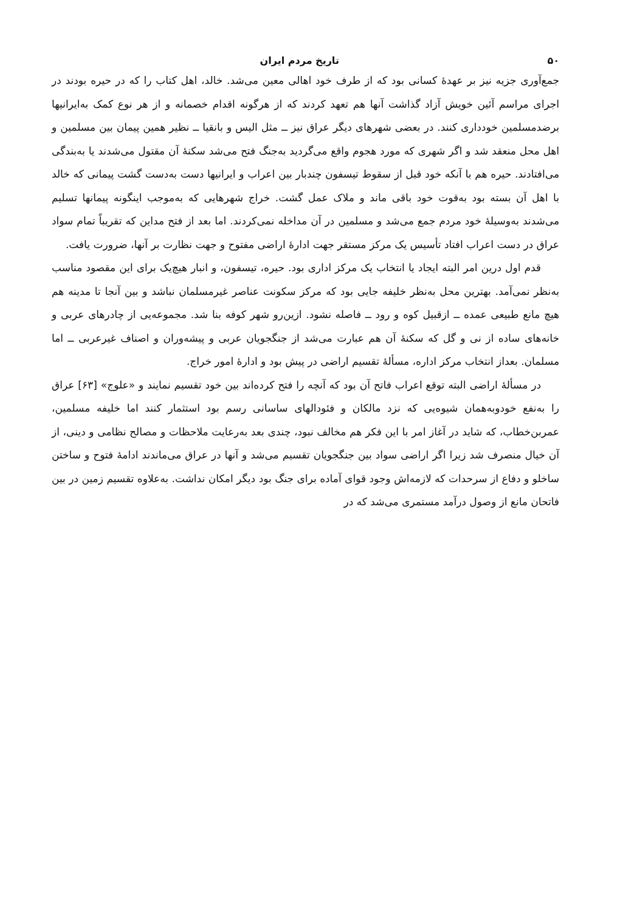۵۰ تاریخ مردم ایران
جمع‌آوری جزیه نیز بر عهدهٔ کسانی بود که از طرف خود اهالی معین می‌شد. خالد، اهل کتاب را که در حیره بودند در اجرای مراسم آئین خویش آزاد گذاشت آنها هم تعهد کردند که از هرگونه اقدام خصمانه و از هر نوع کمک به‌ایرانیها برضدمسلمین خودداری کنند. در بعضی شهرهای دیگر عراق نیز ــ مثل الیس و بانقیا ــ نظیر همین پیمان بین مسلمین و اهل محل منعقد شد و اگر شهری که مورد هجوم واقع می‌گردید به‌جنگ فتح می‌شد سکنهٔ آن مقتول می‌شدند یا به‌بندگی می‌افتادند. حیره هم با آنکه خود قبل از سقوط تیسفون چندبار بین اعراب و ایرانیها دست به‌دست گشت پیمانی که خالد با اهل آن بسته بود به‌قوت خود باقی ماند و ملاک عمل گشت. خراج شهرهایی که به‌موجب اینگونه پیمانها تسلیم می‌شدند به‌وسیلهٔ خود مردم جمع می‌شد و مسلمین در آن مداخله نمی‌کردند. اما بعد از فتح مداین که تقریباً تمام سواد عراق در دست اعراب افتاد تأسیس یک مرکز مستقر جهت ادارهٔ اراضی مفتوح و جهت نظارت بر آنها، ضرورت یافت.
قدم اول درین امر البته ایجاد یا انتخاب یک مرکز اداری بود. حیره، تیسفون، و انبار هیچ‌یک برای این مقصود مناسب به‌نظر نمی‌آمد. بهترین محل به‌نظر خلیفه جایی بود که مرکز سکونت عناصر غیرمسلمان نباشد و بین آنجا تا مدینه هم هیچ مانع طبیعی عمده ــ ازقبیل کوه و رود ــ فاصله نشود. ازین‌رو شهر کوفه بنا شد. مجموعه‌یی از چادرهای عربی و خانه‌های ساده از نی و گل که سکنهٔ آن هم عبارت می‌شد از جنگجویان عربی و پیشه‌وران و اصناف غیرعربی ــ اما مسلمان. بعداز انتخاب مرکز اداره، مسألهٔ تقسیم اراضی در پیش بود و ادارهٔ امور خراج.
در مسألهٔ اراضی البته توقع اعراب فاتح آن بود که آنچه را فتح کرده‌اند بین خود تقسیم نمایند و «علوج» [۶۳] عراق را به‌نفع خودوبه‌همان شیوه‌یی که نزد مالکان و فئودالهای ساسانی رسم بود استثمار کنند اما خلیفه مسلمین، عمربن‌خطاب، که شاید در آغاز امر با این فکر هم مخالف نبود، چندی بعد به‌رعایت ملاحظات و مصالح نظامی و دینی، از آن خیال منصرف شد زیرا اگر اراضی سواد بین جنگجویان تقسیم می‌شد و آنها در عراق می‌ماندند ادامهٔ فتوح و ساختن ساخلو و دفاع از سرحدات که لازمه‌اش وجود قوای آماده برای جنگ بود دیگر امکان نداشت. به‌علاوه تقسیم زمین در بین فاتحان مانع از وصول درآمد مستمری می‌شد که در